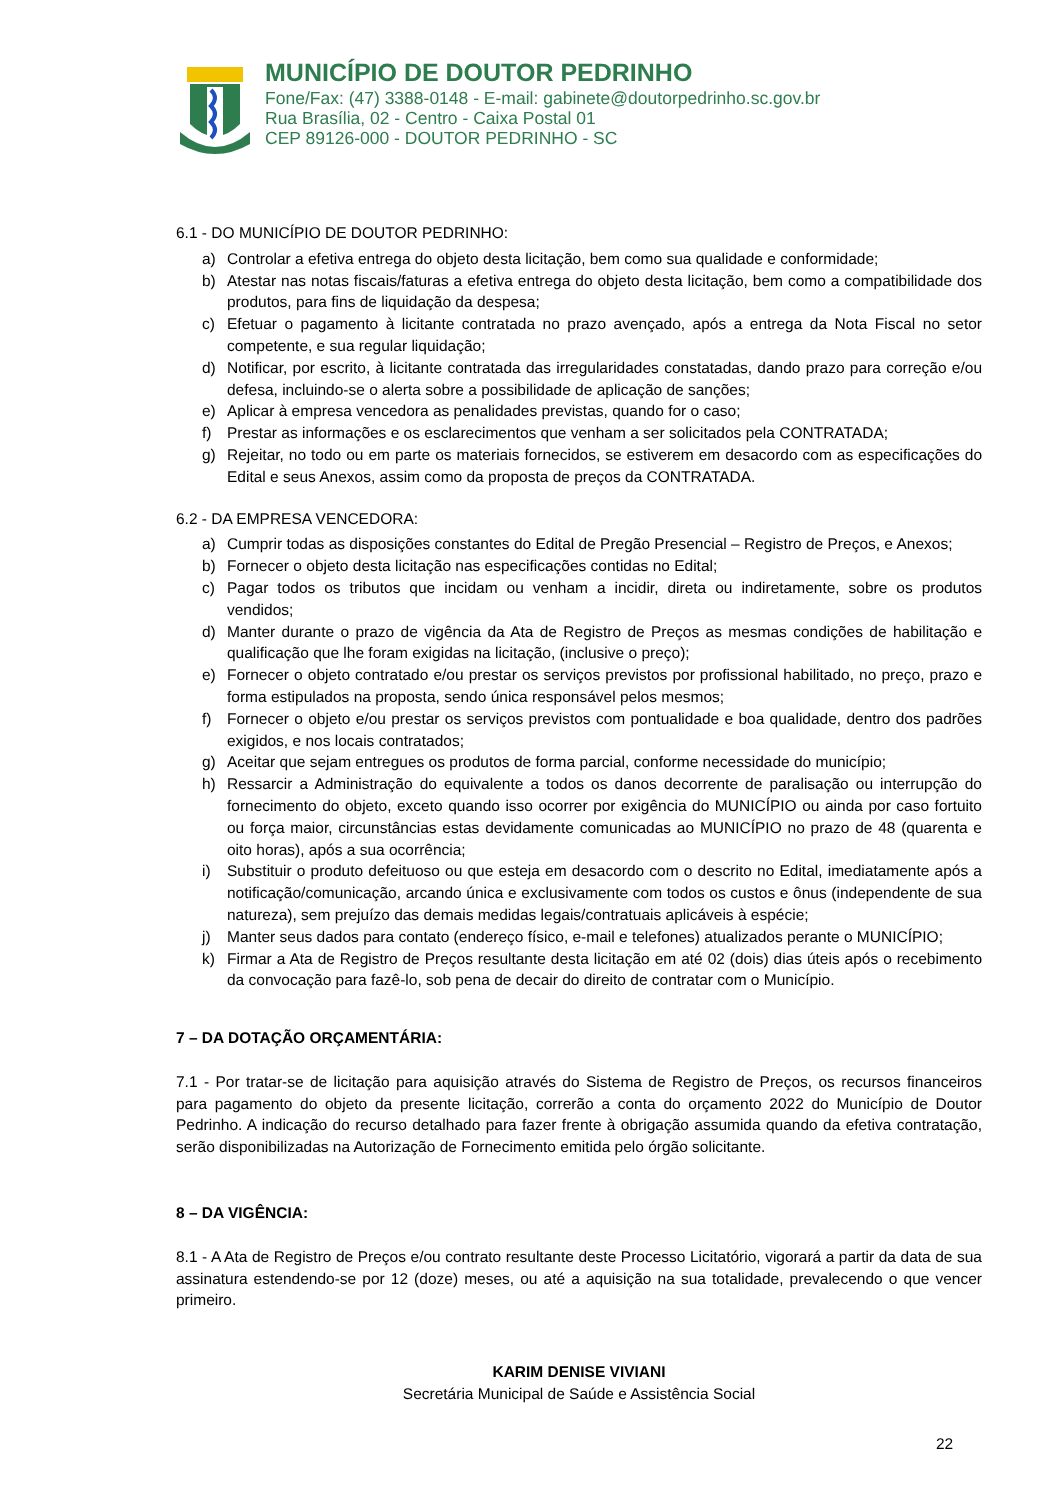MUNICÍPIO DE DOUTOR PEDRINHO
Fone/Fax: (47) 3388-0148 - E-mail: gabinete@doutorpedrinho.sc.gov.br
Rua Brasília, 02 - Centro - Caixa Postal 01
CEP 89126-000 - DOUTOR PEDRINHO - SC
6.1 - DO MUNICÍPIO DE DOUTOR PEDRINHO:
a) Controlar a efetiva entrega do objeto desta licitação, bem como sua qualidade e conformidade;
b) Atestar nas notas fiscais/faturas a efetiva entrega do objeto desta licitação, bem como a compatibilidade dos produtos, para fins de liquidação da despesa;
c) Efetuar o pagamento à licitante contratada no prazo avençado, após a entrega da Nota Fiscal no setor competente, e sua regular liquidação;
d) Notificar, por escrito, à licitante contratada das irregularidades constatadas, dando prazo para correção e/ou defesa, incluindo-se o alerta sobre a possibilidade de aplicação de sanções;
e) Aplicar à empresa vencedora as penalidades previstas, quando for o caso;
f) Prestar as informações e os esclarecimentos que venham a ser solicitados pela CONTRATADA;
g) Rejeitar, no todo ou em parte os materiais fornecidos, se estiverem em desacordo com as especificações do Edital e seus Anexos, assim como da proposta de preços da CONTRATADA.
6.2 - DA EMPRESA VENCEDORA:
a) Cumprir todas as disposições constantes do Edital de Pregão Presencial – Registro de Preços, e Anexos;
b) Fornecer o objeto desta licitação nas especificações contidas no Edital;
c) Pagar todos os tributos que incidam ou venham a incidir, direta ou indiretamente, sobre os produtos vendidos;
d) Manter durante o prazo de vigência da Ata de Registro de Preços as mesmas condições de habilitação e qualificação que lhe foram exigidas na licitação, (inclusive o preço);
e) Fornecer o objeto contratado e/ou prestar os serviços previstos por profissional habilitado, no preço, prazo e forma estipulados na proposta, sendo única responsável pelos mesmos;
f) Fornecer o objeto e/ou prestar os serviços previstos com pontualidade e boa qualidade, dentro dos padrões exigidos, e nos locais contratados;
g) Aceitar que sejam entregues os produtos de forma parcial, conforme necessidade do município;
h) Ressarcir a Administração do equivalente a todos os danos decorrente de paralisação ou interrupção do fornecimento do objeto, exceto quando isso ocorrer por exigência do MUNICÍPIO ou ainda por caso fortuito ou força maior, circunstâncias estas devidamente comunicadas ao MUNICÍPIO no prazo de 48 (quarenta e oito horas), após a sua ocorrência;
i) Substituir o produto defeituoso ou que esteja em desacordo com o descrito no Edital, imediatamente após a notificação/comunicação, arcando única e exclusivamente com todos os custos e ônus (independente de sua natureza), sem prejuízo das demais medidas legais/contratuais aplicáveis à espécie;
j) Manter seus dados para contato (endereço físico, e-mail e telefones) atualizados perante o MUNICÍPIO;
k) Firmar a Ata de Registro de Preços resultante desta licitação em até 02 (dois) dias úteis após o recebimento da convocação para fazê-lo, sob pena de decair do direito de contratar com o Município.
7 – DA DOTAÇÃO ORÇAMENTÁRIA:
7.1 - Por tratar-se de licitação para aquisição através do Sistema de Registro de Preços, os recursos financeiros para pagamento do objeto da presente licitação, correrão a conta do orçamento 2022 do Município de Doutor Pedrinho. A indicação do recurso detalhado para fazer frente à obrigação assumida quando da efetiva contratação, serão disponibilizadas na Autorização de Fornecimento emitida pelo órgão solicitante.
8 – DA VIGÊNCIA:
8.1 - A Ata de Registro de Preços e/ou contrato resultante deste Processo Licitatório, vigorará a partir da data de sua assinatura estendendo-se por 12 (doze) meses, ou até a aquisição na sua totalidade, prevalecendo o que vencer primeiro.
KARIM DENISE VIVIANI
Secretária Municipal de Saúde e Assistência Social
22